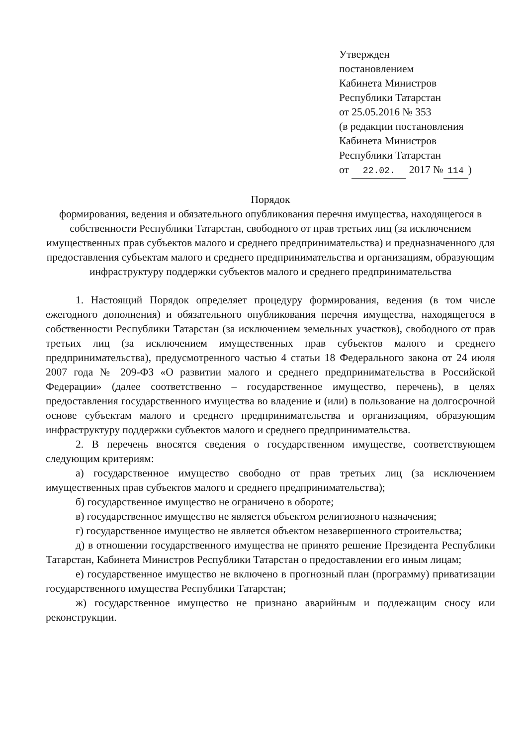Утвержден
постановлением
Кабинета Министров
Республики Татарстан
от 25.05.2016 № 353
(в редакции постановления
Кабинета Министров
Республики Татарстан
от 22.02. 2017 № 114)
Порядок
формирования, ведения и обязательного опубликования перечня имущества, находящегося в собственности Республики Татарстан, свободного от прав третьих лиц (за исключением имущественных прав субъектов малого и среднего предпринимательства) и предназначенного для предоставления субъектам малого и среднего предпринимательства и организациям, образующим инфраструктуру поддержки субъектов малого и среднего предпринимательства
1. Настоящий Порядок определяет процедуру формирования, ведения (в том числе ежегодного дополнения) и обязательного опубликования перечня имущества, находящегося в собственности Республики Татарстан (за исключением земельных участков), свободного от прав третьих лиц (за исключением имущественных прав субъектов малого и среднего предпринимательства), предусмотренного частью 4 статьи 18 Федерального закона от 24 июля 2007 года № 209-ФЗ «О развитии малого и среднего предпринимательства в Российской Федерации» (далее соответственно – государственное имущество, перечень), в целях предоставления государственного имущества во владение и (или) в пользование на долгосрочной основе субъектам малого и среднего предпринимательства и организациям, образующим инфраструктуру поддержки субъектов малого и среднего предпринимательства.
2. В перечень вносятся сведения о государственном имуществе, соответствующем следующим критериям:
а) государственное имущество свободно от прав третьих лиц (за исключением имущественных прав субъектов малого и среднего предпринимательства);
б) государственное имущество не ограничено в обороте;
в) государственное имущество не является объектом религиозного назначения;
г) государственное имущество не является объектом незавершенного строительства;
д) в отношении государственного имущества не принято решение Президента Республики Татарстан, Кабинета Министров Республики Татарстан о предоставлении его иным лицам;
е) государственное имущество не включено в прогнозный план (программу) приватизации государственного имущества Республики Татарстан;
ж) государственное имущество не признано аварийным и подлежащим сносу или реконструкции.